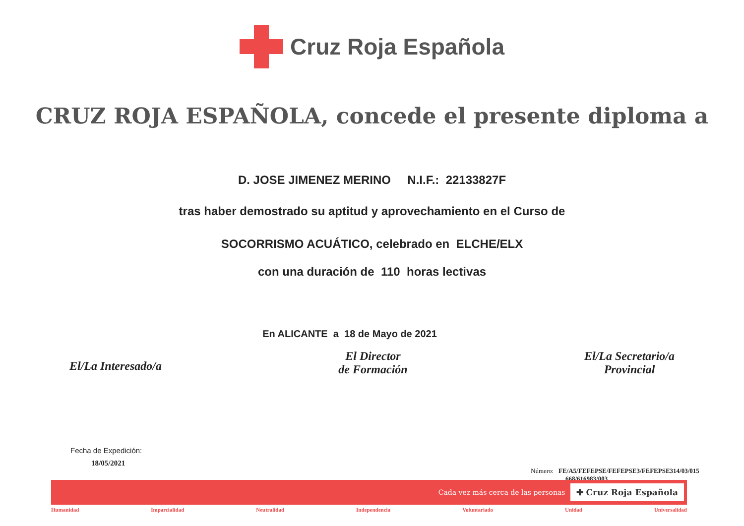Cruz Roja Española
CRUZ ROJA ESPAÑOLA, concede el presente diploma a
D. JOSE JIMENEZ MERINO N.I.F.: 22133827F
tras haber demostrado su aptitud y aprovechamiento en el Curso de
SOCORRISMO ACUÁTICO, celebrado en ELCHE/ELX
con una duración de 110 horas lectivas
En ALICANTE a 18 de Mayo de 2021
El/La Interesado/a
El Director
de Formación
El/La Secretario/a
Provincial
Fecha de Expedición:
18/05/2021
Número: FE/A5/FEFEPSE/FEFEPSE3/FEFEPSE314/03/015
668/616983/003
Cada vez más cerca de las personas ✚ Cruz Roja Española
Humanidad Imparcialidad Neutralidad Independencia Voluntariado Unidad Universalidad